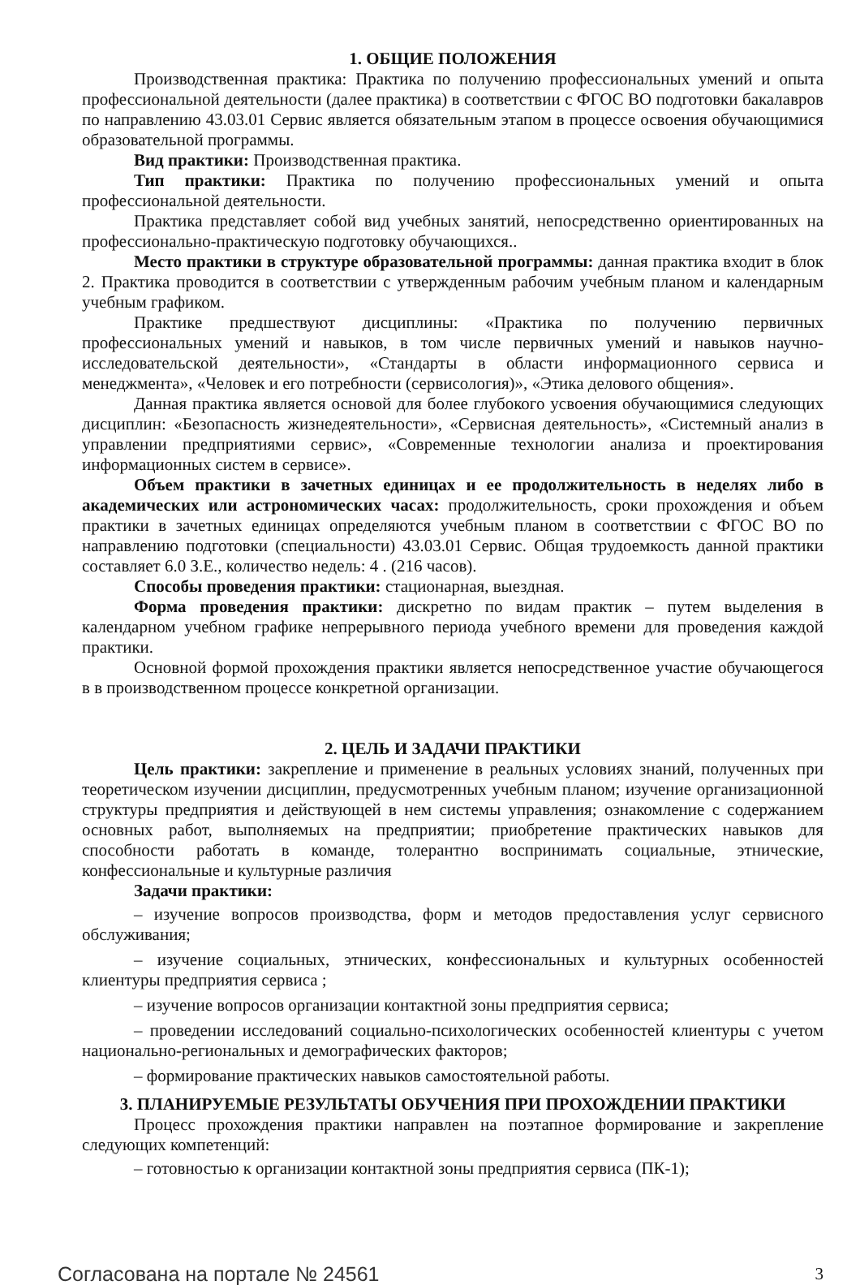1. ОБЩИЕ ПОЛОЖЕНИЯ
Производственная практика: Практика по получению профессиональных умений и опыта профессиональной деятельности (далее практика) в соответствии с ФГОС ВО подготовки бакалавров по направлению 43.03.01 Сервис является обязательным этапом в процессе освоения обучающимися образовательной программы.
Вид практики: Производственная практика.
Тип практики: Практика по получению профессиональных умений и опыта профессиональной деятельности.
Практика представляет собой вид учебных занятий, непосредственно ориентированных на профессионально-практическую подготовку обучающихся..
Место практики в структуре образовательной программы: данная практика входит в блок 2. Практика проводится в соответствии с утвержденным рабочим учебным планом и календарным учебным графиком.
Практике предшествуют дисциплины: «Практика по получению первичных профессиональных умений и навыков, в том числе первичных умений и навыков научно-исследовательской деятельности», «Стандарты в области информационного сервиса и менеджмента», «Человек и его потребности (сервисология)», «Этика делового общения».
Данная практика является основой для более глубокого усвоения обучающимися следующих дисциплин: «Безопасность жизнедеятельности», «Сервисная деятельность», «Системный анализ в управлении предприятиями сервис», «Современные технологии анализа и проектирования информационных систем в сервисе».
Объем практики в зачетных единицах и ее продолжительность в неделях либо в академических или астрономических часах: продолжительность, сроки прохождения и объем практики в зачетных единицах определяются учебным планом в соответствии с ФГОС ВО по направлению подготовки (специальности) 43.03.01 Сервис. Общая трудоемкость данной практики составляет 6.0 З.Е., количество недель: 4 . (216 часов).
Способы проведения практики: стационарная, выездная.
Форма проведения практики: дискретно по видам практик – путем выделения в календарном учебном графике непрерывного периода учебного времени для проведения каждой практики.
Основной формой прохождения практики является непосредственное участие обучающегося в в производственном процессе конкретной организации.
2. ЦЕЛЬ И ЗАДАЧИ ПРАКТИКИ
Цель практики: закрепление и применение в реальных условиях знаний, полученных при теоретическом изучении дисциплин, предусмотренных учебным планом; изучение организационной структуры предприятия и действующей в нем системы управления; ознакомление с содержанием основных работ, выполняемых на предприятии; приобретение практических навыков для способности работать в команде, толерантно воспринимать социальные, этнические, конфессиональные и культурные различия
Задачи практики:
– изучение вопросов производства, форм и методов предоставления услуг сервисного обслуживания;
– изучение социальных, этнических, конфессиональных и культурных особенностей клиентуры предприятия сервиса ;
– изучение вопросов организации контактной зоны предприятия сервиса;
– проведении исследований социально-психологических особенностей клиентуры с учетом национально-региональных и демографических факторов;
– формирование практических навыков самостоятельной работы.
3. ПЛАНИРУЕМЫЕ РЕЗУЛЬТАТЫ ОБУЧЕНИЯ ПРИ ПРОХОЖДЕНИИ ПРАКТИКИ
Процесс прохождения практики направлен на поэтапное формирование и закрепление следующих компетенций:
– готовностью к организации контактной зоны предприятия сервиса (ПК-1);
Согласована на портале № 24561 3